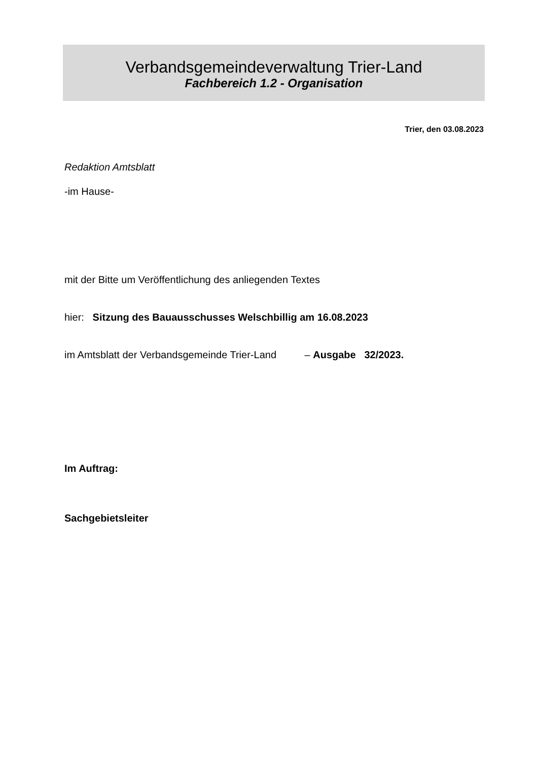Verbandsgemeindeverwaltung Trier-Land
Fachbereich 1.2 - Organisation
Trier, den 03.08.2023
Redaktion Amtsblatt
-im Hause-
mit der Bitte um Veröffentlichung des anliegenden Textes
hier: Sitzung des Bauausschusses Welschbillig am 16.08.2023
im Amtsblatt der Verbandsgemeinde Trier-Land – Ausgabe 32/2023.
Im Auftrag:
Sachgebietsleiter